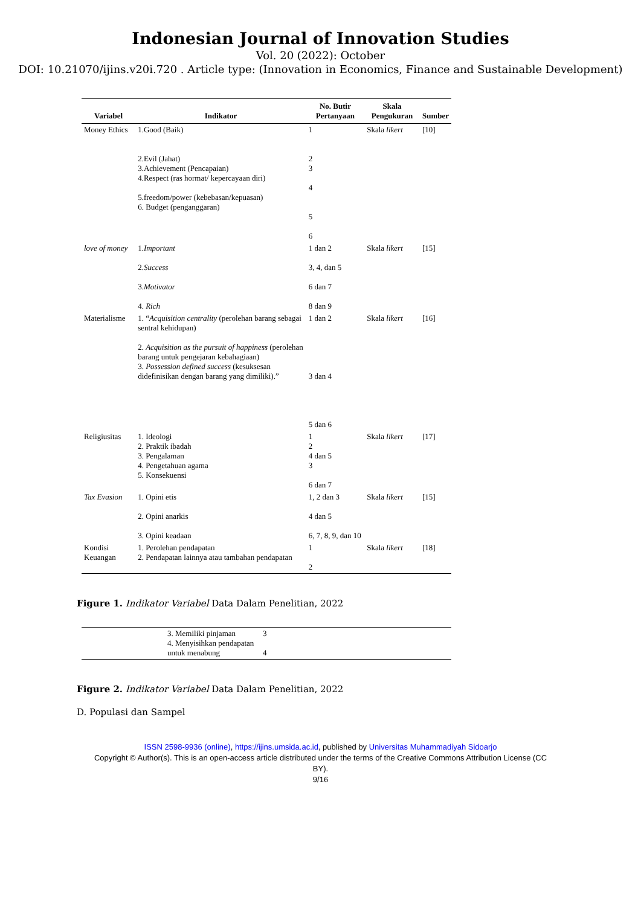Indonesian Journal of Innovation Studies
Vol. 20 (2022): October
DOI: 10.21070/ijins.v20i.720 . Article type: (Innovation in Economics, Finance and Sustainable Development)
| Variabel | Indikator | No. Butir Pertanyaan | Skala Pengukuran | Sumber |
| --- | --- | --- | --- | --- |
| Money Ethics | 1.Good (Baik) 2.Evil (Jahat) 3.Achievement (Pencapaian) 4.Respect (ras hormat/ kepercayaan diri) 5.freedom/power (kebebasan/kepuasan) 6. Budget (penganggaran) | 1 2 3 4 5 6 | Skala likert | [10] |
| love of money | 1. Important 2. Success 3. Motivator 4. Rich | 1 dan 2 3, 4, dan 5 6 dan 7 8 dan 9 | Skala likert | [15] |
| Materialisme | 1. “ Acquisition centrality (perolehan barang sebagai sentral kehidupan) 2. Acquisition as the pursuit of happiness (perolehan barang untuk pengejaran kebahagiaan) 3. Possession defined success (kesuksesan didefinisikan dengan barang yang dimiliki).” | 1 dan 2 3 dan 4 5 dan 6 | Skala likert | [16] |
| Religiusitas | 1. Ideologi 2. Praktik ibadah 3. Pengalaman 4. Pengetahuan agama 5. Konsekuensi | 1 2 4 dan 5 3 6 dan 7 | Skala likert | [17] |
| Tax Evasion | 1. Opini etis 2. Opini anarkis 3. Opini keadaan | 1, 2 dan 3 4 dan 5 6, 7, 8, 9, dan 10 | Skala likert | [15] |
| Kondisi Keuangan | 1. Perolehan pendapatan 2. Pendapatan lainnya atau tambahan pendapatan | 1 2 | Skala likert | [18] |
Figure 1. Indikator Variabel Data Dalam Penelitian, 2022
| | 3. Memiliki pinjaman 4. Menyisihkan pendapatan untuk menabung | 3 4 | |
Figure 2. Indikator Variabel Data Dalam Penelitian, 2022
D. Populasi dan Sampel
ISSN 2598-9936 (online), https://ijins.umsida.ac.id, published by Universitas Muhammadiyah Sidoarjo
Copyright © Author(s). This is an open-access article distributed under the terms of the Creative Commons Attribution License (CC
BY).
9/16